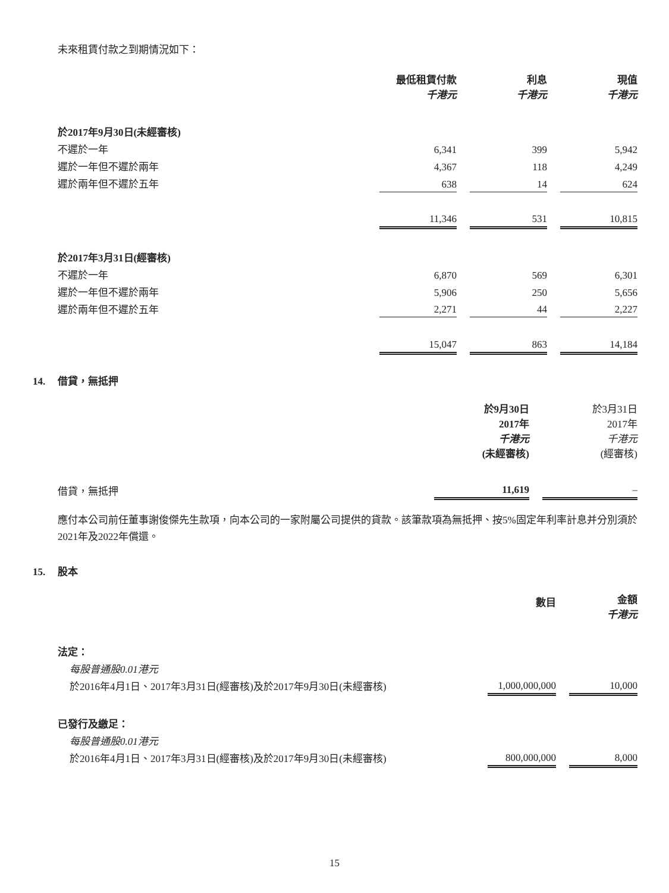未來租賃付款之到期情況如下：
| | 最低租賃付款 千港元 | | 利息 千港元 | | 現值 千港元 |
| 於2017年9月30日(未經審核) | | | | | |
| 不遲於一年 | 6,341 | | 399 | | 5,942 |
| 遲於一年但不遲於兩年 | 4,367 | | 118 | | 4,249 |
| 遲於兩年但不遲於五年 | 638 | | 14 | | 624 |
| | 11,346 | | 531 | | 10,815 |
| 於2017年3月31日(經審核) | | | | | |
| 不遲於一年 | 6,870 | | 569 | | 6,301 |
| 遲於一年但不遲於兩年 | 5,906 | | 250 | | 5,656 |
| 遲於兩年但不遲於五年 | 2,271 | | 44 | | 2,227 |
| | 15,047 | | 863 | | 14,184 |
14. 借貸，無抵押
| | 於9月30日 2017年 千港元 (未經審核) | | 於3月31日 2017年 千港元 (經審核) |
| 借貸，無抵押 | 11,619 | | – |
應付本公司前任董事謝俊傑先生款項，向本公司的一家附屬公司提供的貸款。該筆款項為無抵押、按5%固定年利率計息并分別須於2021年及2022年償還。
15. 股本
| | 數目 | | 金額 千港元 |
| 法定： | | | |
| 每股普通股0.01港元 | | | |
| 於2016年4月1日、2017年3月31日(經審核)及於2017年9月30日(未經審核) | 1,000,000,000 | | 10,000 |
| 已發行及繳足： | | | |
| 每股普通股0.01港元 | | | |
| 於2016年4月1日、2017年3月31日(經審核)及於2017年9月30日(未經審核) | 800,000,000 | | 8,000 |
15